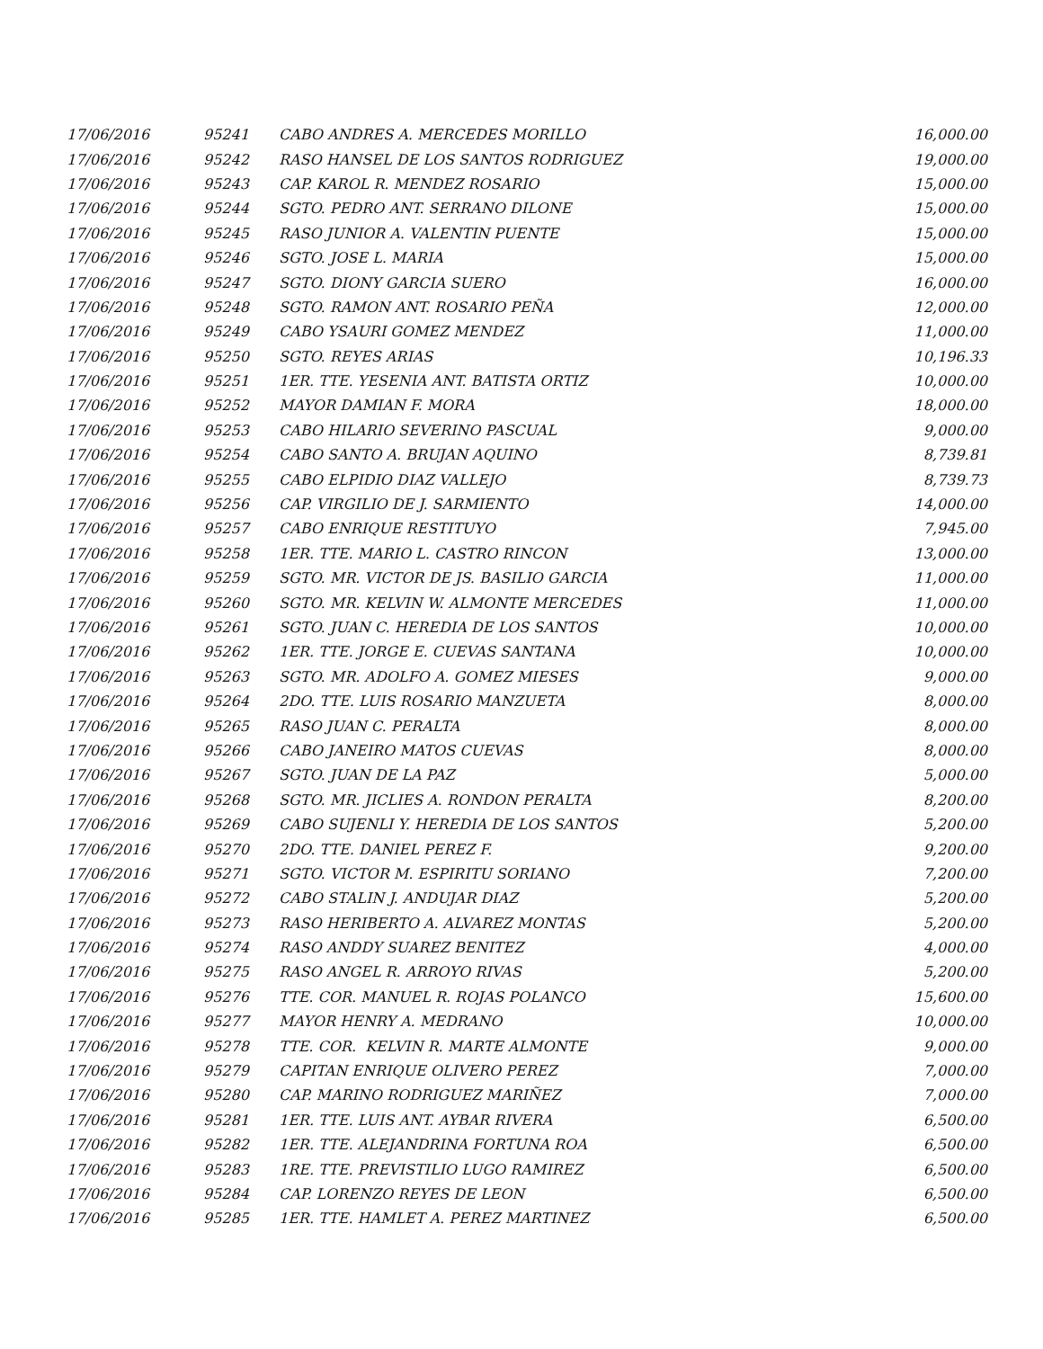| 17/06/2016 | 95241 | CABO ANDRES A. MERCEDES MORILLO | 16,000.00 |
| 17/06/2016 | 95242 | RASO HANSEL DE LOS SANTOS RODRIGUEZ | 19,000.00 |
| 17/06/2016 | 95243 | CAP. KAROL R. MENDEZ ROSARIO | 15,000.00 |
| 17/06/2016 | 95244 | SGTO. PEDRO ANT. SERRANO DILONE | 15,000.00 |
| 17/06/2016 | 95245 | RASO JUNIOR A. VALENTIN PUENTE | 15,000.00 |
| 17/06/2016 | 95246 | SGTO. JOSE L. MARIA | 15,000.00 |
| 17/06/2016 | 95247 | SGTO. DIONY GARCIA SUERO | 16,000.00 |
| 17/06/2016 | 95248 | SGTO. RAMON ANT. ROSARIO PEÑA | 12,000.00 |
| 17/06/2016 | 95249 | CABO YSAURI GOMEZ MENDEZ | 11,000.00 |
| 17/06/2016 | 95250 | SGTO. REYES ARIAS | 10,196.33 |
| 17/06/2016 | 95251 | 1ER. TTE. YESENIA ANT. BATISTA ORTIZ | 10,000.00 |
| 17/06/2016 | 95252 | MAYOR DAMIAN F. MORA | 18,000.00 |
| 17/06/2016 | 95253 | CABO HILARIO SEVERINO PASCUAL | 9,000.00 |
| 17/06/2016 | 95254 | CABO SANTO A. BRUJAN AQUINO | 8,739.81 |
| 17/06/2016 | 95255 | CABO ELPIDIO DIAZ VALLEJO | 8,739.73 |
| 17/06/2016 | 95256 | CAP. VIRGILIO DE J. SARMIENTO | 14,000.00 |
| 17/06/2016 | 95257 | CABO ENRIQUE RESTITUYO | 7,945.00 |
| 17/06/2016 | 95258 | 1ER. TTE. MARIO L. CASTRO RINCON | 13,000.00 |
| 17/06/2016 | 95259 | SGTO. MR. VICTOR DE JS. BASILIO GARCIA | 11,000.00 |
| 17/06/2016 | 95260 | SGTO. MR. KELVIN W. ALMONTE MERCEDES | 11,000.00 |
| 17/06/2016 | 95261 | SGTO. JUAN C. HEREDIA DE LOS SANTOS | 10,000.00 |
| 17/06/2016 | 95262 | 1ER. TTE. JORGE E. CUEVAS SANTANA | 10,000.00 |
| 17/06/2016 | 95263 | SGTO. MR. ADOLFO A. GOMEZ MIESES | 9,000.00 |
| 17/06/2016 | 95264 | 2DO. TTE. LUIS ROSARIO MANZUETA | 8,000.00 |
| 17/06/2016 | 95265 | RASO JUAN C. PERALTA | 8,000.00 |
| 17/06/2016 | 95266 | CABO JANEIRO MATOS CUEVAS | 8,000.00 |
| 17/06/2016 | 95267 | SGTO. JUAN DE LA PAZ | 5,000.00 |
| 17/06/2016 | 95268 | SGTO. MR. JICLIES A. RONDON PERALTA | 8,200.00 |
| 17/06/2016 | 95269 | CABO SUJENLI Y. HEREDIA DE LOS SANTOS | 5,200.00 |
| 17/06/2016 | 95270 | 2DO. TTE. DANIEL PEREZ F. | 9,200.00 |
| 17/06/2016 | 95271 | SGTO. VICTOR M. ESPIRITU SORIANO | 7,200.00 |
| 17/06/2016 | 95272 | CABO STALIN J. ANDUJAR DIAZ | 5,200.00 |
| 17/06/2016 | 95273 | RASO HERIBERTO A. ALVAREZ MONTAS | 5,200.00 |
| 17/06/2016 | 95274 | RASO ANDDY SUAREZ BENITEZ | 4,000.00 |
| 17/06/2016 | 95275 | RASO ANGEL R. ARROYO RIVAS | 5,200.00 |
| 17/06/2016 | 95276 | TTE. COR. MANUEL R. ROJAS POLANCO | 15,600.00 |
| 17/06/2016 | 95277 | MAYOR HENRY A. MEDRANO | 10,000.00 |
| 17/06/2016 | 95278 | TTE. COR. KELVIN R. MARTE ALMONTE | 9,000.00 |
| 17/06/2016 | 95279 | CAPITAN ENRIQUE OLIVERO PEREZ | 7,000.00 |
| 17/06/2016 | 95280 | CAP. MARINO RODRIGUEZ MARIÑEZ | 7,000.00 |
| 17/06/2016 | 95281 | 1ER. TTE. LUIS ANT. AYBAR RIVERA | 6,500.00 |
| 17/06/2016 | 95282 | 1ER. TTE. ALEJANDRINA FORTUNA ROA | 6,500.00 |
| 17/06/2016 | 95283 | 1RE. TTE. PREVISTILIO LUGO RAMIREZ | 6,500.00 |
| 17/06/2016 | 95284 | CAP. LORENZO REYES DE LEON | 6,500.00 |
| 17/06/2016 | 95285 | 1ER. TTE. HAMLET A. PEREZ MARTINEZ | 6,500.00 |